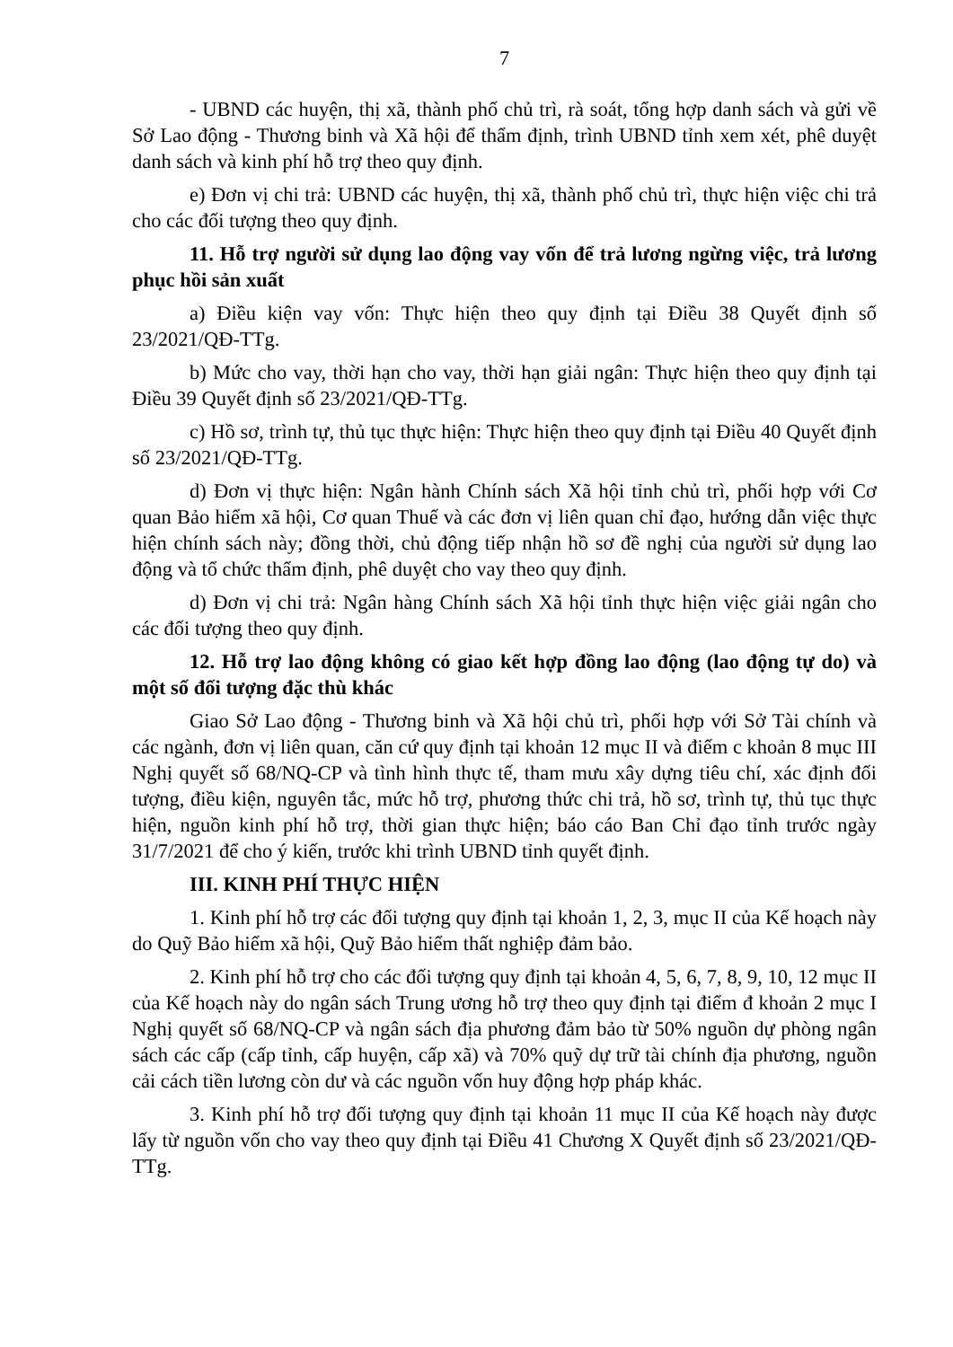7
- UBND các huyện, thị xã, thành phố chủ trì, rà soát, tổng hợp danh sách và gửi về Sở Lao động - Thương binh và Xã hội để thẩm định, trình UBND tỉnh xem xét, phê duyệt danh sách và kinh phí hỗ trợ theo quy định.
e) Đơn vị chi trả: UBND các huyện, thị xã, thành phố chủ trì, thực hiện việc chi trả cho các đối tượng theo quy định.
11. Hỗ trợ người sử dụng lao động vay vốn để trả lương ngừng việc, trả lương phục hồi sản xuất
a) Điều kiện vay vốn: Thực hiện theo quy định tại Điều 38 Quyết định số 23/2021/QĐ-TTg.
b) Mức cho vay, thời hạn cho vay, thời hạn giải ngân: Thực hiện theo quy định tại Điều 39 Quyết định số 23/2021/QĐ-TTg.
c) Hồ sơ, trình tự, thủ tục thực hiện: Thực hiện theo quy định tại Điều 40 Quyết định số 23/2021/QĐ-TTg.
d) Đơn vị thực hiện: Ngân hành Chính sách Xã hội tỉnh chủ trì, phối hợp với Cơ quan Bảo hiểm xã hội, Cơ quan Thuế và các đơn vị liên quan chỉ đạo, hướng dẫn việc thực hiện chính sách này; đồng thời, chủ động tiếp nhận hồ sơ đề nghị của người sử dụng lao động và tổ chức thẩm định, phê duyệt cho vay theo quy định.
d) Đơn vị chi trả: Ngân hàng Chính sách Xã hội tỉnh thực hiện việc giải ngân cho các đối tượng theo quy định.
12. Hỗ trợ lao động không có giao kết hợp đồng lao động (lao động tự do) và một số đối tượng đặc thù khác
Giao Sở Lao động - Thương binh và Xã hội chủ trì, phối hợp với Sở Tài chính và các ngành, đơn vị liên quan, căn cứ quy định tại khoản 12 mục II và điểm c khoản 8 mục III Nghị quyết số 68/NQ-CP và tình hình thực tế, tham mưu xây dựng tiêu chí, xác định đối tượng, điều kiện, nguyên tắc, mức hỗ trợ, phương thức chi trả, hồ sơ, trình tự, thủ tục thực hiện, nguồn kinh phí hỗ trợ, thời gian thực hiện; báo cáo Ban Chỉ đạo tỉnh trước ngày 31/7/2021 để cho ý kiến, trước khi trình UBND tỉnh quyết định.
III. KINH PHÍ THỰC HIỆN
1. Kinh phí hỗ trợ các đối tượng quy định tại khoản 1, 2, 3, mục II của Kế hoạch này do Quỹ Bảo hiểm xã hội, Quỹ Bảo hiểm thất nghiệp đảm bảo.
2. Kinh phí hỗ trợ cho các đối tượng quy định tại khoản 4, 5, 6, 7, 8, 9, 10, 12 mục II của Kế hoạch này do ngân sách Trung ương hỗ trợ theo quy định tại điểm đ khoản 2 mục I Nghị quyết số 68/NQ-CP và ngân sách địa phương đảm bảo từ 50% nguồn dự phòng ngân sách các cấp (cấp tỉnh, cấp huyện, cấp xã) và 70% quỹ dự trữ tài chính địa phương, nguồn cải cách tiền lương còn dư và các nguồn vốn huy động hợp pháp khác.
3. Kinh phí hỗ trợ đối tượng quy định tại khoản 11 mục II của Kế hoạch này được lấy từ nguồn vốn cho vay theo quy định tại Điều 41 Chương X Quyết định số 23/2021/QĐ-TTg.